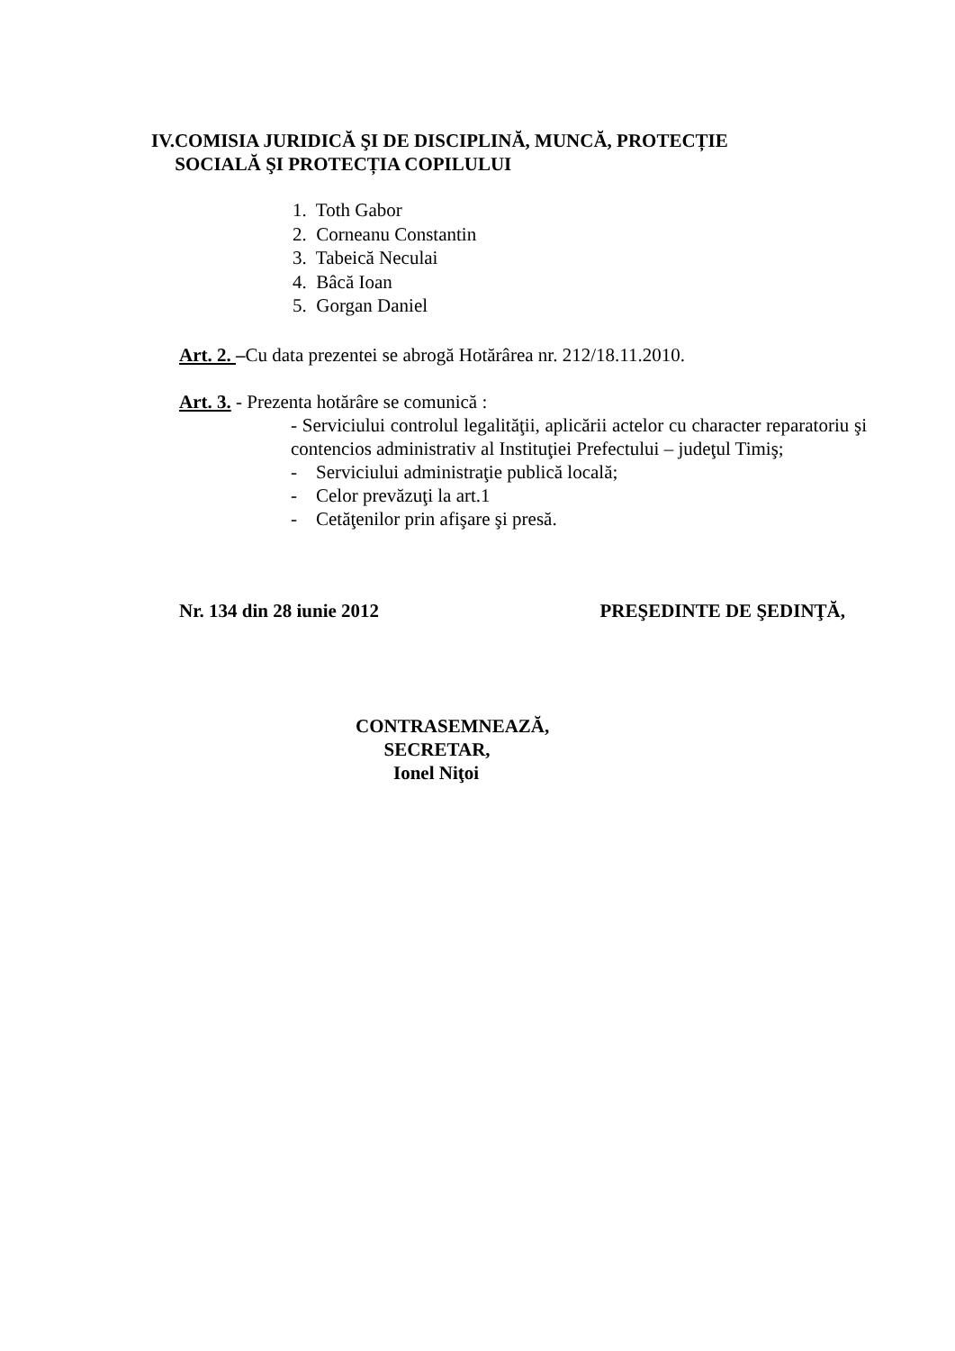IV.COMISIA JURIDICĂ ŞI DE DISCIPLINĂ, MUNCĂ, PROTECȚIE
SOCIALĂ ŞI PROTECȚIA COPILULUI
1. Toth Gabor
2. Corneanu Constantin
3. Tabeică Neculai
4. Bâcă Ioan
5. Gorgan Daniel
Art. 2. –Cu data prezentei se abrogă Hotărârea nr. 212/18.11.2010.
Art. 3. - Prezenta hotărâre se comunică :
- Serviciului controlul legalităţii, aplicării actelor cu character reparatoriu şi contencios administrativ al Instituţiei Prefectului – judeţul Timiş;
- Serviciului administraţie publică locală;
- Celor prevăzuţi la art.1
- Cetăţenilor prin afişare şi presă.
Nr. 134 din 28 iunie 2012 PREŞEDINTE DE ŞEDINŢĂ,
CONTRASEMNEAZĂ,
SECRETAR,
Ionel Niţoi